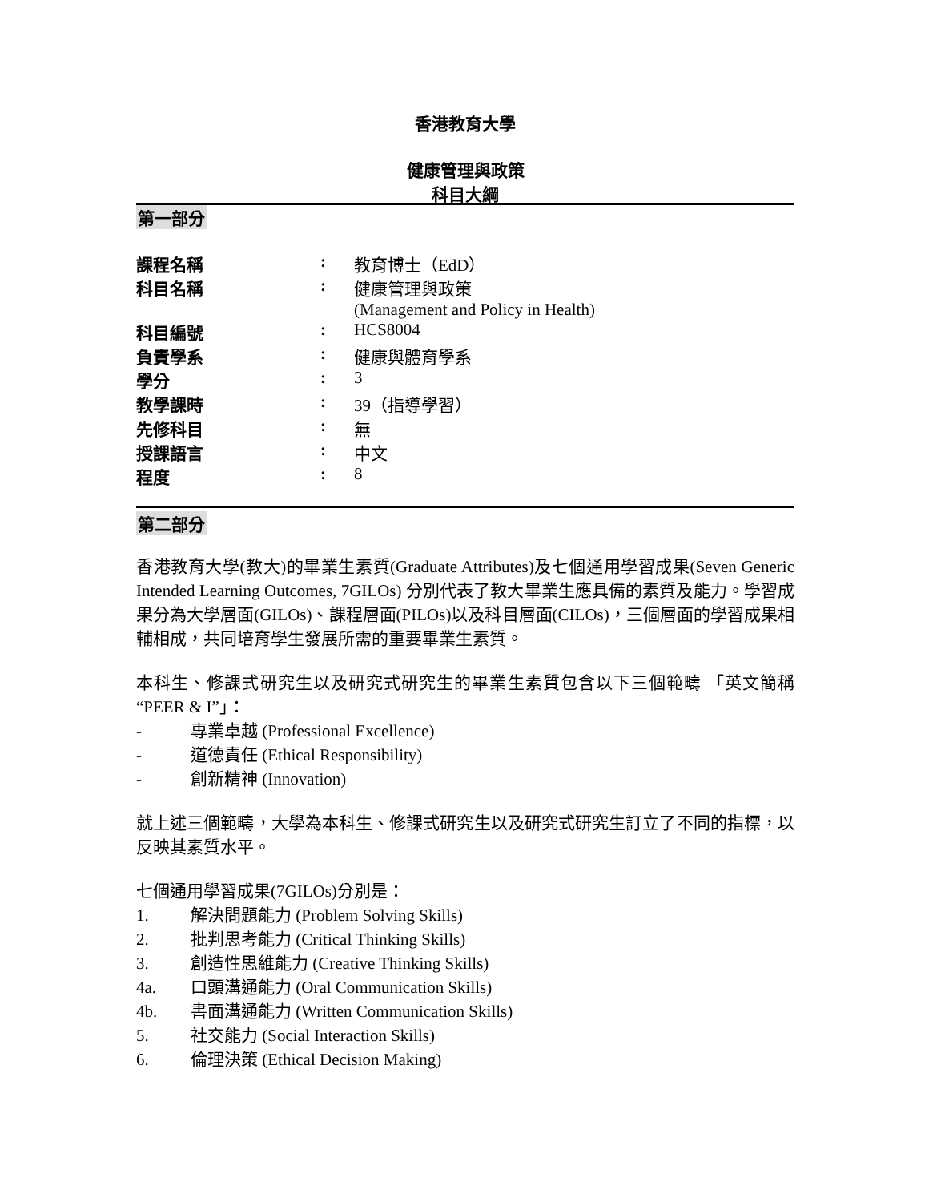香港教育大學
健康管理與政策
科目大綱
第一部分
| 課程名稱 | : | 教育博士（EdD） |
| 科目名稱 | : | 健康管理與政策 (Management and Policy in Health) |
| 科目編號 | : | HCS8004 |
| 負責學系 | : | 健康與體育學系 |
| 學分 | : | 3 |
| 教學課時 | : | 39（指導學習） |
| 先修科目 | : | 無 |
| 授課語言 | : | 中文 |
| 程度 | : | 8 |
第二部分
香港教育大學(教大)的畢業生素質(Graduate Attributes)及七個通用學習成果(Seven Generic Intended Learning Outcomes, 7GILOs) 分別代表了教大畢業生應具備的素質及能力。學習成果分為大學層面(GILOs)、課程層面(PILOs)以及科目層面(CILOs)，三個層面的學習成果相輔相成，共同培育學生發展所需的重要畢業生素質。
本科生、修課式研究生以及研究式研究生的畢業生素質包含以下三個範疇 「英文簡稱 “PEER & I”」：
- 專業卓越 (Professional Excellence)
- 道德責任 (Ethical Responsibility)
- 創新精神 (Innovation)
就上述三個範疇，大學為本科生、修課式研究生以及研究式研究生訂立了不同的指標，以反映其素質水平。
七個通用學習成果(7GILOs)分別是：
1. 解決問題能力 (Problem Solving Skills)
2. 批判思考能力 (Critical Thinking Skills)
3. 創造性思維能力 (Creative Thinking Skills)
4a. 口頭溝通能力 (Oral Communication Skills)
4b. 書面溝通能力 (Written Communication Skills)
5. 社交能力 (Social Interaction Skills)
6. 倫理決策 (Ethical Decision Making)